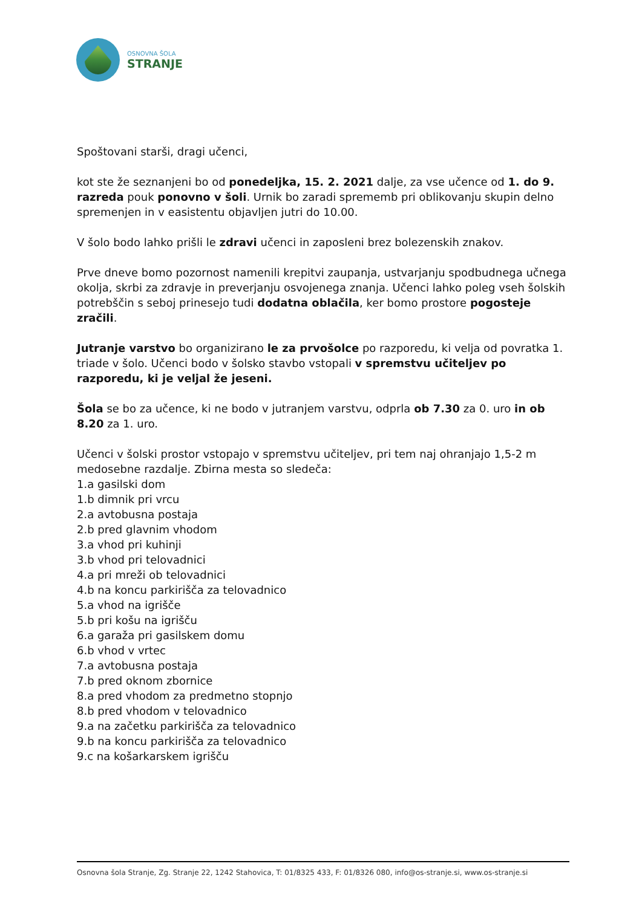OSNOVNA ŠOLA
STRANJE
Spoštovani starši, dragi učenci,
kot ste že seznanjeni bo od ponedeljka, 15. 2. 2021 dalje, za vse učence od 1. do 9. razreda pouk ponovno v šoli. Urnik bo zaradi sprememb pri oblikovanju skupin delno spremenjen in v easistentu objavljen jutri do 10.00.
V šolo bodo lahko prišli le zdravi učenci in zaposleni brez bolezenskih znakov.
Prve dneve bomo pozornost namenili krepitvi zaupanja, ustvarjanju spodbudnega učnega okolja, skrbi za zdravje in preverjanju osvojenega znanja. Učenci lahko poleg vseh šolskih potrebščin s seboj prinesejo tudi dodatna oblačila, ker bomo prostore pogosteje zračili.
Jutranje varstvo bo organizirano le za prvošolce po razporedu, ki velja od povratka 1. triade v šolo. Učenci bodo v šolsko stavbo vstopali v spremstvu učiteljev po razporedu, ki je veljal že jeseni.
Šola se bo za učence, ki ne bodo v jutranjem varstvu, odprla ob 7.30 za 0. uro in ob 8.20 za 1. uro.
Učenci v šolski prostor vstopajo v spremstvu učiteljev, pri tem naj ohranjajo 1,5-2 m medosebne razdalje. Zbirna mesta so sledeča:
1.a gasilski dom
1.b dimnik pri vrcu
2.a avtobusna postaja
2.b pred glavnim vhodom
3.a vhod pri kuhinji
3.b vhod pri telovadnici
4.a pri mreži ob telovadnici
4.b na koncu parkirišča za telovadnico
5.a vhod na igrišče
5.b pri košu na igrišču
6.a garaža pri gasilskem domu
6.b vhod v vrtec
7.a avtobusna postaja
7.b pred oknom zbornice
8.a pred vhodom za predmetno stopnjo
8.b pred vhodom v telovadnico
9.a na začetku parkirišča za telovadnico
9.b na koncu parkirišča za telovadnico
9.c na košarkarskem igrišču
Osnovna šola Stranje, Zg. Stranje 22, 1242 Stahovica, T: 01/8325 433, F: 01/8326 080, info@os-stranje.si, www.os-stranje.si